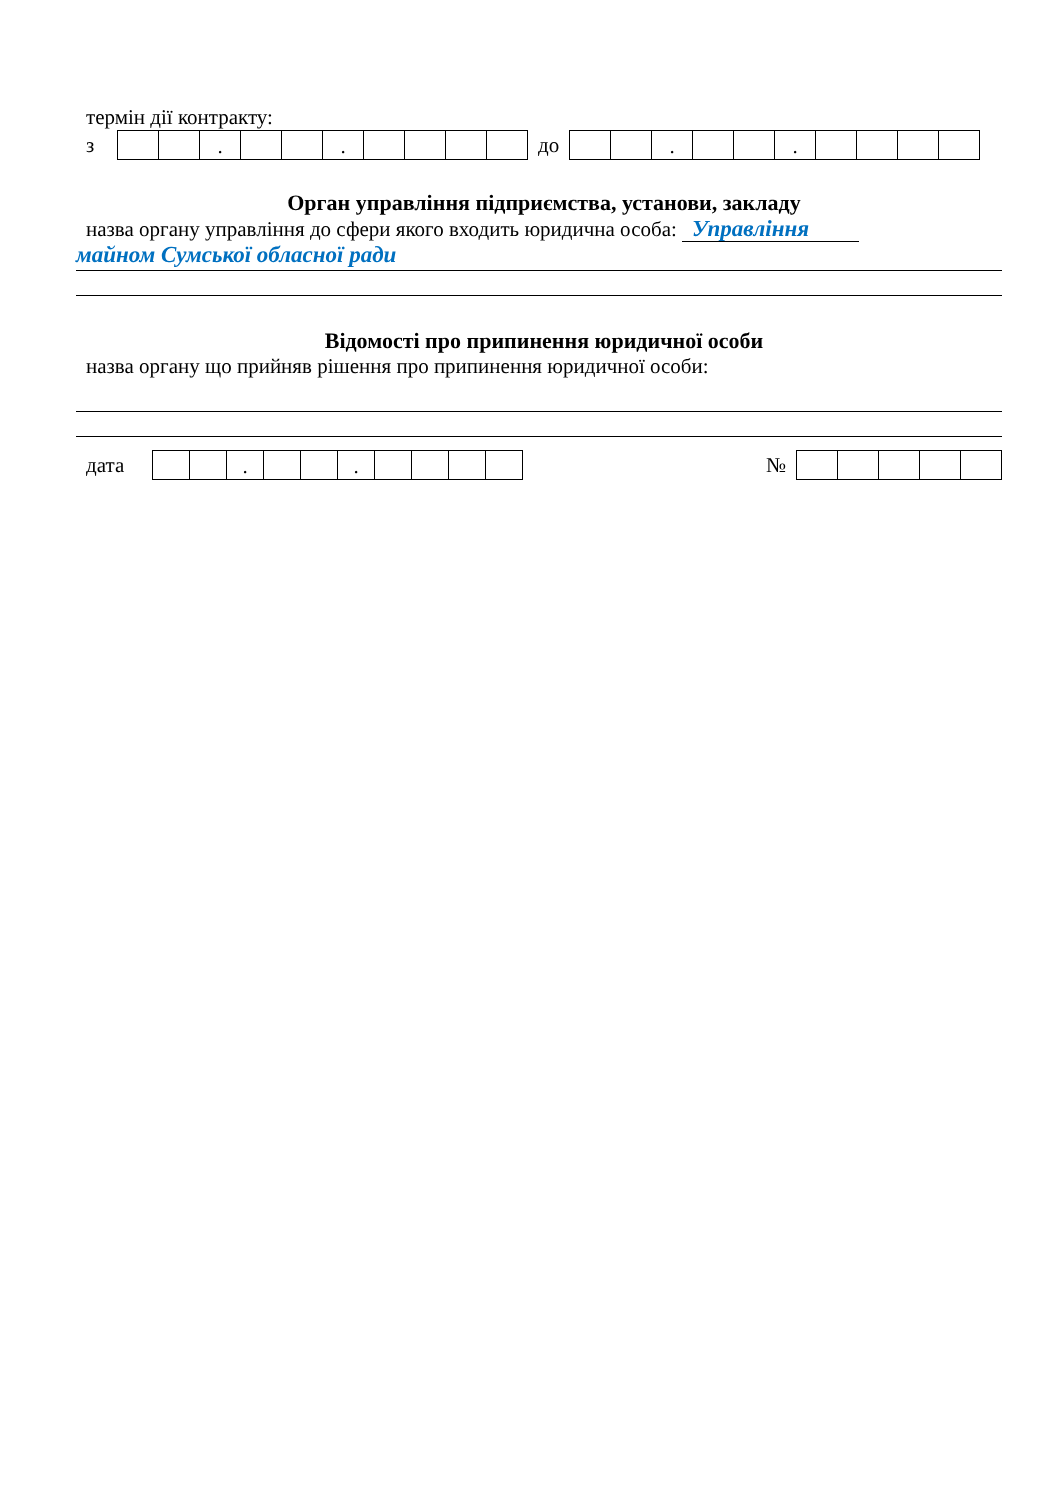термін дії контракту:
з
| | | . | | | . | | | | |
до
| | | . | | | . | | | | |
Орган управління підприємства, установи, закладу
назва органу управління до сфери якого входить юридична особа: Управління
майном Сумської обласної ради
Відомості про припинення юридичної особи
назва органу що прийняв рішення про припинення юридичної особи:
дата
| | | . | | | . | | | | |
№